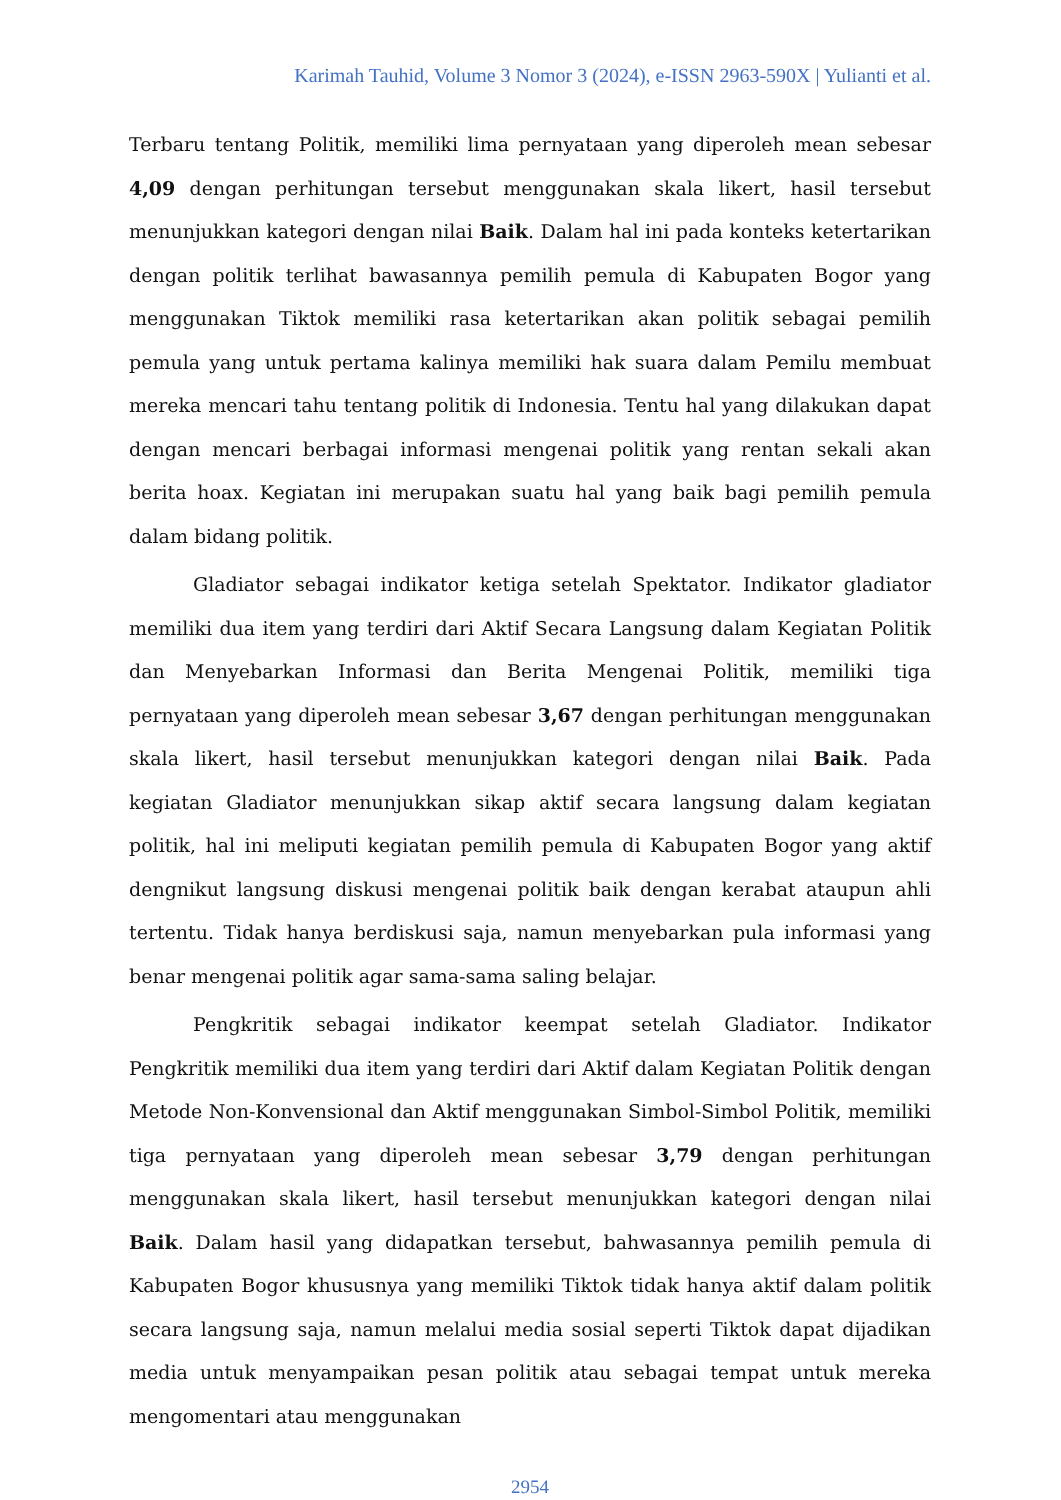Karimah Tauhid, Volume 3 Nomor 3 (2024), e-ISSN 2963-590X | Yulianti et al.
Terbaru tentang Politik, memiliki lima pernyataan yang diperoleh mean sebesar 4,09 dengan perhitungan tersebut menggunakan skala likert, hasil tersebut menunjukkan kategori dengan nilai Baik. Dalam hal ini pada konteks ketertarikan dengan politik terlihat bawasannya pemilih pemula di Kabupaten Bogor yang menggunakan Tiktok memiliki rasa ketertarikan akan politik sebagai pemilih pemula yang untuk pertama kalinya memiliki hak suara dalam Pemilu membuat mereka mencari tahu tentang politik di Indonesia. Tentu hal yang dilakukan dapat dengan mencari berbagai informasi mengenai politik yang rentan sekali akan berita hoax. Kegiatan ini merupakan suatu hal yang baik bagi pemilih pemula dalam bidang politik.
Gladiator sebagai indikator ketiga setelah Spektator. Indikator gladiator memiliki dua item yang terdiri dari Aktif Secara Langsung dalam Kegiatan Politik dan Menyebarkan Informasi dan Berita Mengenai Politik, memiliki tiga pernyataan yang diperoleh mean sebesar 3,67 dengan perhitungan menggunakan skala likert, hasil tersebut menunjukkan kategori dengan nilai Baik. Pada kegiatan Gladiator menunjukkan sikap aktif secara langsung dalam kegiatan politik, hal ini meliputi kegiatan pemilih pemula di Kabupaten Bogor yang aktif dengnikut langsung diskusi mengenai politik baik dengan kerabat ataupun ahli tertentu. Tidak hanya berdiskusi saja, namun menyebarkan pula informasi yang benar mengenai politik agar sama-sama saling belajar.
Pengkritik sebagai indikator keempat setelah Gladiator. Indikator Pengkritik memiliki dua item yang terdiri dari Aktif dalam Kegiatan Politik dengan Metode Non-Konvensional dan Aktif menggunakan Simbol-Simbol Politik, memiliki tiga pernyataan yang diperoleh mean sebesar 3,79 dengan perhitungan menggunakan skala likert, hasil tersebut menunjukkan kategori dengan nilai Baik. Dalam hasil yang didapatkan tersebut, bahwasannya pemilih pemula di Kabupaten Bogor khususnya yang memiliki Tiktok tidak hanya aktif dalam politik secara langsung saja, namun melalui media sosial seperti Tiktok dapat dijadikan media untuk menyampaikan pesan politik atau sebagai tempat untuk mereka mengomentari atau menggunakan
2954